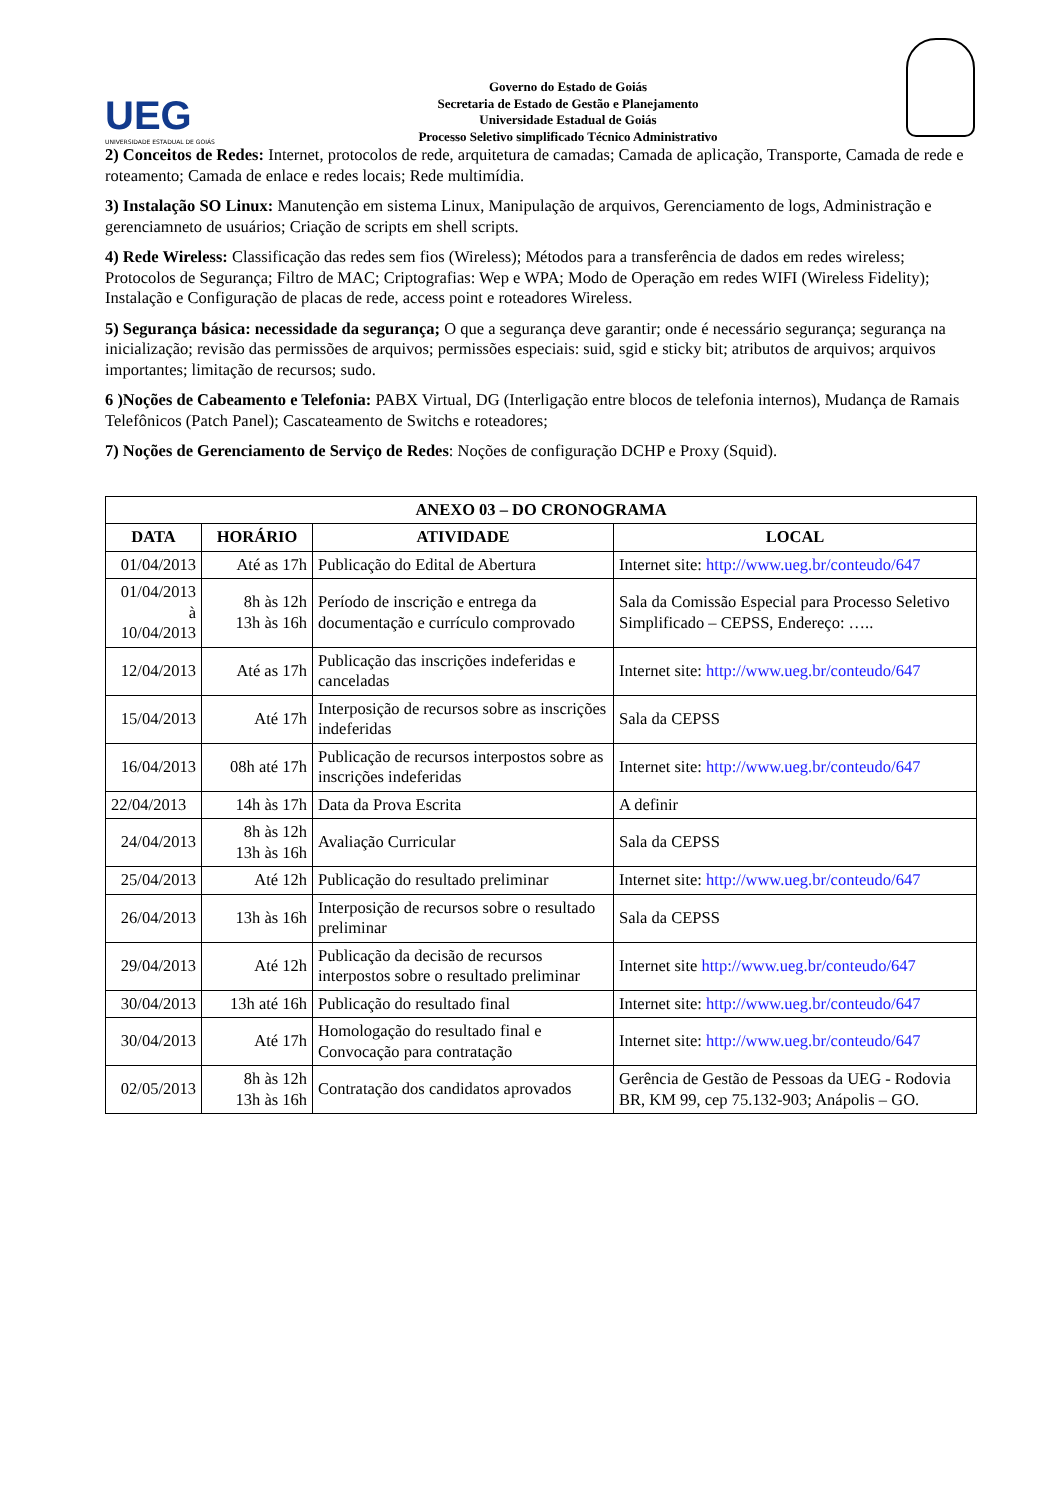UEG
UNIVERSIDADE ESTADUAL DE GOIÁS
Governo do Estado de Goiás
Secretaria de Estado de Gestão e Planejamento
Universidade Estadual de Goiás
Processo Seletivo simplificado Técnico Administrativo
2) Conceitos de Redes: Internet, protocolos de rede, arquitetura de camadas; Camada de aplicação, Transporte, Camada de rede e roteamento; Camada de enlace e redes locais; Rede multimídia.
3) Instalação SO Linux: Manutenção em sistema Linux, Manipulação de arquivos, Gerenciamento de logs, Administração e gerenciamneto de usuários; Criação de scripts em shell scripts.
4) Rede Wireless: Classificação das redes sem fios (Wireless); Métodos para a transferência de dados em redes wireless; Protocolos de Segurança; Filtro de MAC; Criptografias: Wep e WPA; Modo de Operação em redes WIFI (Wireless Fidelity); Instalação e Configuração de placas de rede, access point e roteadores Wireless.
5) Segurança básica: necessidade da segurança; O que a segurança deve garantir; onde é necessário segurança; segurança na inicialização; revisão das permissões de arquivos; permissões especiais: suid, sgid e sticky bit; atributos de arquivos; arquivos importantes; limitação de recursos; sudo.
6 )Noções de Cabeamento e Telefonia: PABX Virtual, DG (Interligação entre blocos de telefonia internos), Mudança de Ramais Telefônicos (Patch Panel); Cascateamento de Switchs e roteadores;
7) Noções de Gerenciamento de Serviço de Redes: Noções de configuração DCHP e Proxy (Squid).
| ANEXO 03 – DO CRONOGRAMA | | | |
| --- | --- | --- | --- |
| DATA | HORÁRIO | ATIVIDADE | LOCAL |
| 01/04/2013 | Até as 17h | Publicação do Edital de Abertura | Internet site: http://www.ueg.br/conteudo/647 |
| 01/04/2013 à 10/04/2013 | 8h às 12h 13h às 16h | Período de inscrição e entrega da documentação e currículo comprovado | Sala da Comissão Especial para Processo Seletivo Simplificado – CEPSS, Endereço: ….. |
| 12/04/2013 | Até as 17h | Publicação das inscrições indeferidas e canceladas | Internet site: http://www.ueg.br/conteudo/647 |
| 15/04/2013 | Até 17h | Interposição de recursos sobre as inscrições indeferidas | Sala da CEPSS |
| 16/04/2013 | 08h até 17h | Publicação de recursos interpostos sobre as inscrições indeferidas | Internet site: http://www.ueg.br/conteudo/647 |
| 22/04/2013 | 14h às 17h | Data da Prova Escrita | A definir |
| 24/04/2013 | 8h às 12h 13h às 16h | Avaliação Curricular | Sala da CEPSS |
| 25/04/2013 | Até 12h | Publicação do resultado preliminar | Internet site: http://www.ueg.br/conteudo/647 |
| 26/04/2013 | 13h às 16h | Interposição de recursos sobre o resultado preliminar | Sala da CEPSS |
| 29/04/2013 | Até 12h | Publicação da decisão de recursos interpostos sobre o resultado preliminar | Internet site http://www.ueg.br/conteudo/647 |
| 30/04/2013 | 13h até 16h | Publicação do resultado final | Internet site: http://www.ueg.br/conteudo/647 |
| 30/04/2013 | Até 17h | Homologação do resultado final e Convocação para contratação | Internet site: http://www.ueg.br/conteudo/647 |
| 02/05/2013 | 8h às 12h 13h às 16h | Contratação dos candidatos aprovados | Gerência de Gestão de Pessoas da UEG - Rodovia BR, KM 99, cep 75.132-903; Anápolis – GO. |